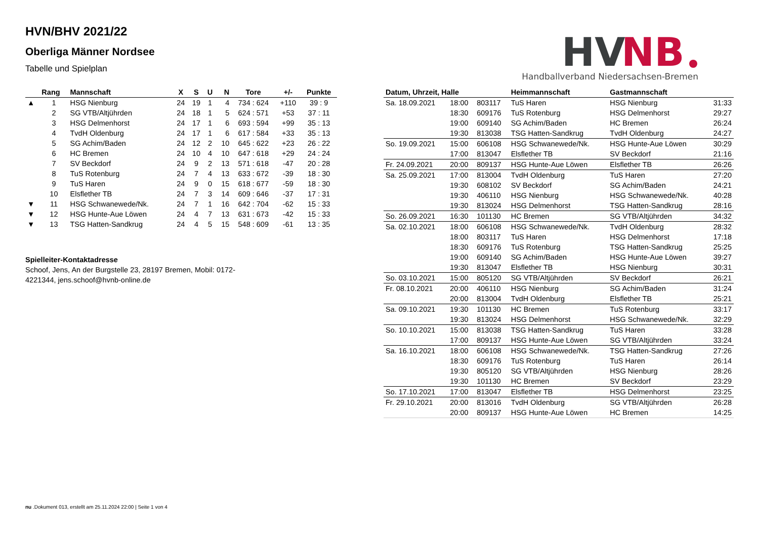HVN/BHV 2021/22
Oberliga Männer Nordsee
Tabelle und Spielplan
HV
NB
Handballverband Niedersachsen-Bremen
| | Rang | Mannschaft | X | S | U | N | Tore | +/- | Punkte |
| --- | --- | --- | --- | --- | --- | --- | --- | --- | --- |
| ▲ | 1 | HSG Nienburg | 24 | 19 | 1 | 4 | 734 : 624 | +110 | 39 : 9 |
| | 2 | SG VTB/Altjührden | 24 | 18 | 1 | 5 | 624 : 571 | +53 | 37 : 11 |
| | 3 | HSG Delmenhorst | 24 | 17 | 1 | 6 | 693 : 594 | +99 | 35 : 13 |
| | 4 | TvdH Oldenburg | 24 | 17 | 1 | 6 | 617 : 584 | +33 | 35 : 13 |
| | 5 | SG Achim/Baden | 24 | 12 | 2 | 10 | 645 : 622 | +23 | 26 : 22 |
| | 6 | HC Bremen | 24 | 10 | 4 | 10 | 647 : 618 | +29 | 24 : 24 |
| | 7 | SV Beckdorf | 24 | 9 | 2 | 13 | 571 : 618 | -47 | 20 : 28 |
| | 8 | TuS Rotenburg | 24 | 7 | 4 | 13 | 633 : 672 | -39 | 18 : 30 |
| | 9 | TuS Haren | 24 | 9 | 0 | 15 | 618 : 677 | -59 | 18 : 30 |
| | 10 | Elsflether TB | 24 | 7 | 3 | 14 | 609 : 646 | -37 | 17 : 31 |
| ▼ | 11 | HSG Schwanewede/Nk. | 24 | 7 | 1 | 16 | 642 : 704 | -62 | 15 : 33 |
| ▼ | 12 | HSG Hunte-Aue Löwen | 24 | 4 | 7 | 13 | 631 : 673 | -42 | 15 : 33 |
| ▼ | 13 | TSG Hatten-Sandkrug | 24 | 4 | 5 | 15 | 548 : 609 | -61 | 13 : 35 |
Spielleiter-Kontaktadresse
Schoof, Jens, An der Burgstelle 23, 28197 Bremen, Mobil: 0172-4221344, jens.schoof@hvnb-online.de
| Datum, Uhrzeit, Halle | | | Heimmannschaft | Gastmannschaft | |
| --- | --- | --- | --- | --- | --- |
| Sa. 18.09.2021 | 18:00 | 803117 | TuS Haren | HSG Nienburg | 31:33 |
| | 18:30 | 609176 | TuS Rotenburg | HSG Delmenhorst | 29:27 |
| | 19:00 | 609140 | SG Achim/Baden | HC Bremen | 26:24 |
| | 19:30 | 813038 | TSG Hatten-Sandkrug | TvdH Oldenburg | 24:27 |
| So. 19.09.2021 | 15:00 | 606108 | HSG Schwanewede/Nk. | HSG Hunte-Aue Löwen | 30:29 |
| | 17:00 | 813047 | Elsflether TB | SV Beckdorf | 21:16 |
| Fr. 24.09.2021 | 20:00 | 809137 | HSG Hunte-Aue Löwen | Elsflether TB | 26:26 |
| Sa. 25.09.2021 | 17:00 | 813004 | TvdH Oldenburg | TuS Haren | 27:20 |
| | 19:30 | 608102 | SV Beckdorf | SG Achim/Baden | 24:21 |
| | 19:30 | 406110 | HSG Nienburg | HSG Schwanewede/Nk. | 40:28 |
| | 19:30 | 813024 | HSG Delmenhorst | TSG Hatten-Sandkrug | 28:16 |
| So. 26.09.2021 | 16:30 | 101130 | HC Bremen | SG VTB/Altjührden | 34:32 |
| Sa. 02.10.2021 | 18:00 | 606108 | HSG Schwanewede/Nk. | TvdH Oldenburg | 28:32 |
| | 18:00 | 803117 | TuS Haren | HSG Delmenhorst | 17:18 |
| | 18:30 | 609176 | TuS Rotenburg | TSG Hatten-Sandkrug | 25:25 |
| | 19:00 | 609140 | SG Achim/Baden | HSG Hunte-Aue Löwen | 39:27 |
| | 19:30 | 813047 | Elsflether TB | HSG Nienburg | 30:31 |
| So. 03.10.2021 | 15:00 | 805120 | SG VTB/Altjührden | SV Beckdorf | 26:21 |
| Fr. 08.10.2021 | 20:00 | 406110 | HSG Nienburg | SG Achim/Baden | 31:24 |
| | 20:00 | 813004 | TvdH Oldenburg | Elsflether TB | 25:21 |
| Sa. 09.10.2021 | 19:30 | 101130 | HC Bremen | TuS Rotenburg | 33:17 |
| | 19:30 | 813024 | HSG Delmenhorst | HSG Schwanewede/Nk. | 32:29 |
| So. 10.10.2021 | 15:00 | 813038 | TSG Hatten-Sandkrug | TuS Haren | 33:28 |
| | 17:00 | 809137 | HSG Hunte-Aue Löwen | SG VTB/Altjührden | 33:24 |
| Sa. 16.10.2021 | 18:00 | 606108 | HSG Schwanewede/Nk. | TSG Hatten-Sandkrug | 27:26 |
| | 18:30 | 609176 | TuS Rotenburg | TuS Haren | 26:14 |
| | 19:30 | 805120 | SG VTB/Altjührden | HSG Nienburg | 28:26 |
| | 19:30 | 101130 | HC Bremen | SV Beckdorf | 23:29 |
| So. 17.10.2021 | 17:00 | 813047 | Elsflether TB | HSG Delmenhorst | 23:25 |
| Fr. 29.10.2021 | 20:00 | 813016 | TvdH Oldenburg | SG VTB/Altjührden | 26:28 |
| | 20:00 | 809137 | HSG Hunte-Aue Löwen | HC Bremen | 14:25 |
nu .Dokument 013, erstellt am 25.11.2024 22:00 | Seite 1 von 4